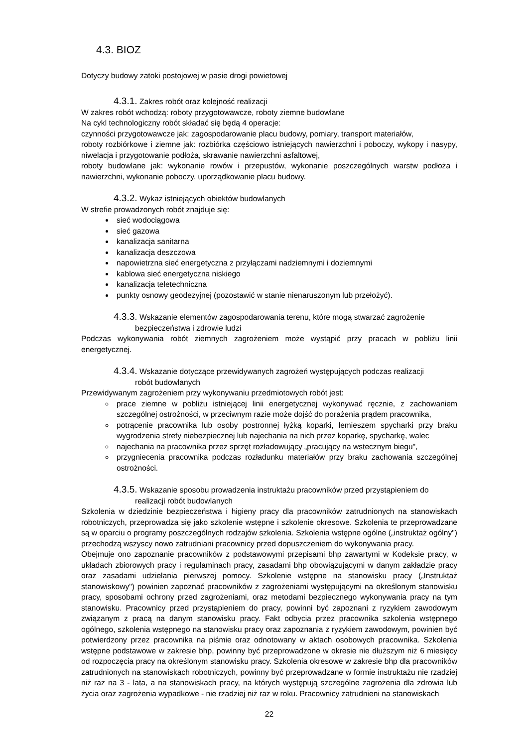4.3. BIOZ
Dotyczy budowy zatoki postojowej w pasie drogi powietowej
4.3.1. Zakres robót oraz kolejność realizacji
W zakres robót wchodzą: roboty przygotowawcze, roboty ziemne budowlane
Na cykl technologiczny robót składać się będą 4 operacje:
czynności przygotowawcze jak: zagospodarowanie placu budowy, pomiary, transport materiałów,
roboty rozbiórkowe i ziemne jak: rozbiórka częściowo istniejących nawierzchni i poboczy, wykopy i nasypy, niwelacja i przygotowanie podłoża, skrawanie nawierzchni asfaltowej,
roboty budowlane jak: wykonanie rowów i przepustów, wykonanie poszczególnych warstw podłoża i nawierzchni, wykonanie poboczy, uporządkowanie placu budowy.
4.3.2. Wykaz istniejących obiektów budowlanych
W strefie prowadzonych robót znajduje się:
sieć wodociągowa
sieć gazowa
kanalizacja sanitarna
kanalizacja deszczowa
napowietrzna sieć energetyczna z przyłączami nadziemnymi i doziemnymi
kablowa sieć energetyczna niskiego
kanalizacja teletechniczna
punkty osnowy geodezyjnej (pozostawić w stanie nienaruszonym lub przełożyć).
4.3.3. Wskazanie elementów zagospodarowania terenu, które mogą stwarzać zagrożenie
bezpieczeństwa i zdrowie ludzi
Podczas wykonywania robót ziemnych zagrożeniem może wystąpić przy pracach w pobliżu linii energetycznej.
4.3.4. Wskazanie dotyczące przewidywanych zagrożeń występujących podczas realizacji
robót budowlanych
Przewidywanym zagrożeniem przy wykonywaniu przedmiotowych robót jest:
prace ziemne w pobliżu istniejącej linii energetycznej wykonywać ręcznie, z zachowaniem szczególnej ostrożności, w przeciwnym razie może dojść do porażenia prądem pracownika,
potrącenie pracownika lub osoby postronnej łyżką koparki, lemieszem spycharki przy braku wygrodzenia strefy niebezpiecznej lub najechania na nich przez koparkę, spycharkę, walec
najechania na pracownika przez sprzęt rozładowujący „pracujący na wstecznym biegu",
przygniecenia pracownika podczas rozładunku materiałów przy braku zachowania szczególnej ostrożności.
4.3.5. Wskazanie sposobu prowadzenia instruktażu pracowników przed przystąpieniem do
realizacji robót budowlanych
Szkolenia w dziedzinie bezpieczeństwa i higieny pracy dla pracowników zatrudnionych na stanowiskach robotniczych, przeprowadza się jako szkolenie wstępne i szkolenie okresowe. Szkolenia te przeprowadzane są w oparciu o programy poszczególnych rodzajów szkolenia. Szkolenia wstępne ogólne („instruktaż ogólny") przechodzą wszyscy nowo zatrudniani pracownicy przed dopuszczeniem do wykonywania pracy.
Obejmuje ono zapoznanie pracowników z podstawowymi przepisami bhp zawartymi w Kodeksie pracy, w układach zbiorowych pracy i regulaminach pracy, zasadami bhp obowiązującymi w danym zakładzie pracy oraz zasadami udzielania pierwszej pomocy. Szkolenie wstępne na stanowisku pracy („Instruktaż stanowiskowy") powinien zapoznać pracowników z zagrożeniami występującymi na określonym stanowisku pracy, sposobami ochrony przed zagrożeniami, oraz metodami bezpiecznego wykonywania pracy na tym stanowisku. Pracownicy przed przystąpieniem do pracy, powinni być zapoznani z ryzykiem zawodowym związanym z pracą na danym stanowisku pracy. Fakt odbycia przez pracownika szkolenia wstępnego ogólnego, szkolenia wstępnego na stanowisku pracy oraz zapoznania z ryzykiem zawodowym, powinien być potwierdzony przez pracownika na piśmie oraz odnotowany w aktach osobowych pracownika. Szkolenia wstępne podstawowe w zakresie bhp, powinny być przeprowadzone w okresie nie dłuższym niż 6 miesięcy od rozpoczęcia pracy na określonym stanowisku pracy. Szkolenia okresowe w zakresie bhp dla pracowników zatrudnionych na stanowiskach robotniczych, powinny być przeprowadzane w formie instruktażu nie rzadziej niż raz na 3 - lata, a na stanowiskach pracy, na których występują szczególne zagrożenia dla zdrowia lub życia oraz zagrożenia wypadkowe - nie rzadziej niż raz w roku. Pracownicy zatrudnieni na stanowiskach
22